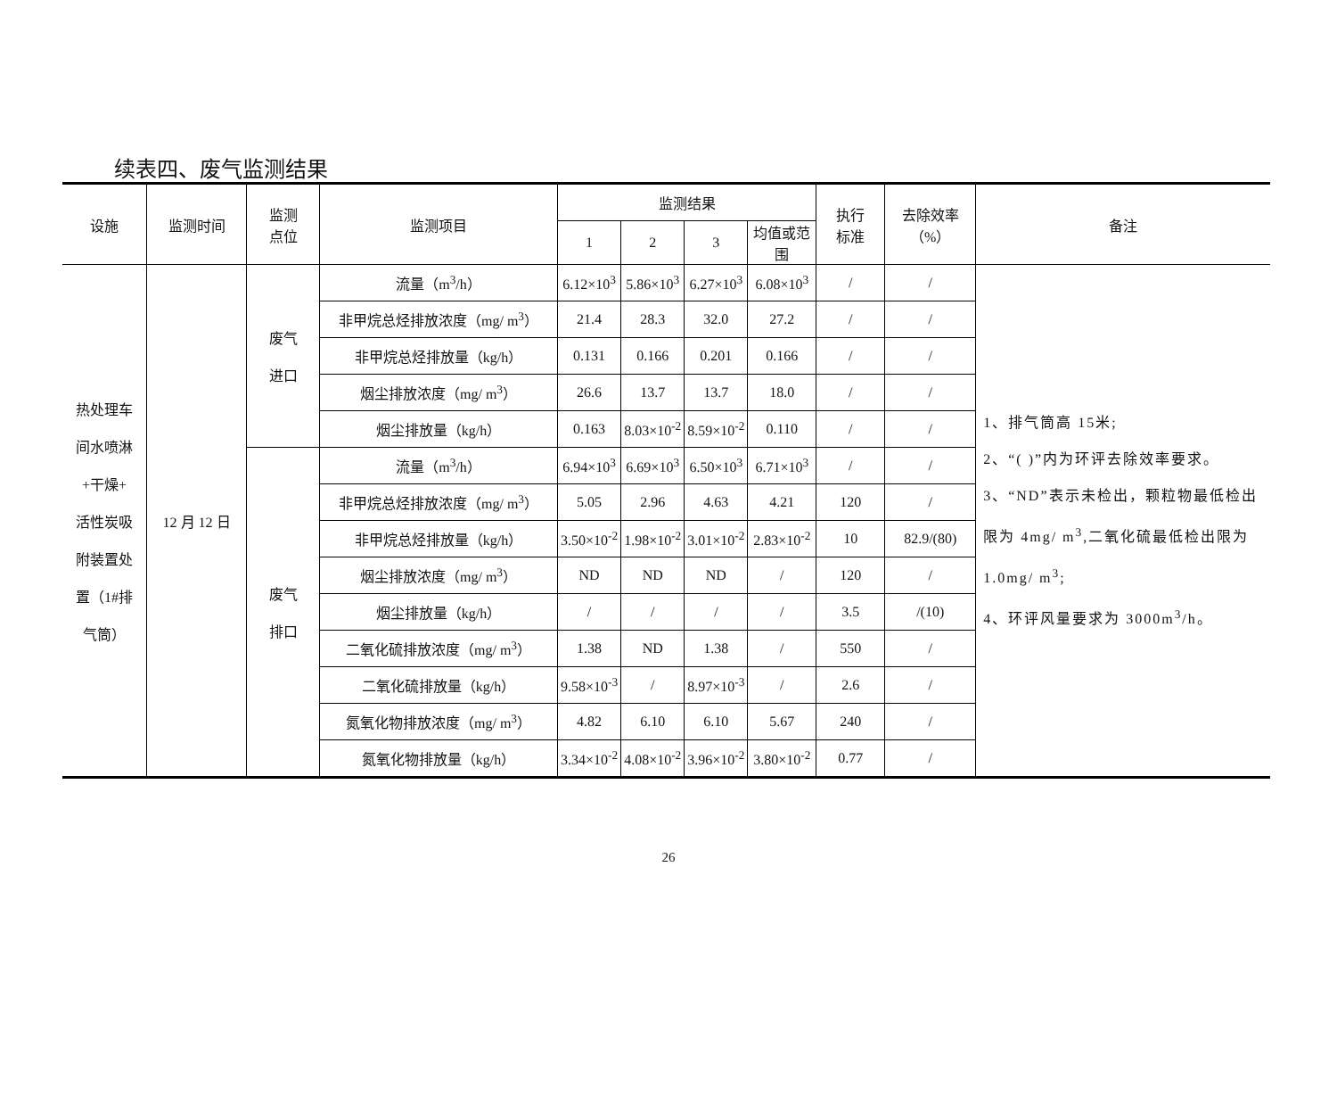续表四、废气监测结果
| 设施 | 监测时间 | 监测 点位 | 监测项目 | 监测结果 | | | | 执行 标准 | 去除效率 （%） | 备注 |
| --- | --- | --- | --- | --- | --- | --- | --- | --- | --- | --- |
| | | | | 1 | 2 | 3 | 均值或范围 | | | |
| 热处理车 间水喷淋 +干燥+ 活性炭吸 附装置处 置（1#排 气筒） | 12 月 12 日 | 废气 进口 | 流量（m<sup>3</sup>/h） | 6.12×10<sup>3</sup> | 5.86×10<sup>3</sup> | 6.27×10<sup>3</sup> | 6.08×10<sup>3</sup> | / | / | 1、排气筒高 15米; 2、“( )”内为环评去除效率要求。 3、“ND”表示未检出，颗粒物最低检出限为 4mg/ m<sup>3</sup>,二氧化硫最低检出限为 1.0mg/ m<sup>3</sup>; 4、环评风量要求为 3000m<sup>3</sup>/h。 |
| | | | 非甲烷总烃排放浓度（mg/ m<sup>3</sup>） | 21.4 | 28.3 | 32.0 | 27.2 | / | / | |
| | | | 非甲烷总烃排放量（kg/h） | 0.131 | 0.166 | 0.201 | 0.166 | / | / | |
| | | | 烟尘排放浓度（mg/ m<sup>3</sup>） | 26.6 | 13.7 | 13.7 | 18.0 | / | / | |
| | | | 烟尘排放量（kg/h） | 0.163 | 8.03×10<sup>-2</sup> | 8.59×10<sup>-2</sup> | 0.110 | / | / | |
| | | 废气 排口 | 流量（m<sup>3</sup>/h） | 6.94×10<sup>3</sup> | 6.69×10<sup>3</sup> | 6.50×10<sup>3</sup> | 6.71×10<sup>3</sup> | / | / | |
| | | | 非甲烷总烃排放浓度（mg/ m<sup>3</sup>） | 5.05 | 2.96 | 4.63 | 4.21 | 120 | / | |
| | | | 非甲烷总烃排放量（kg/h） | 3.50×10<sup>-2</sup> | 1.98×10<sup>-2</sup> | 3.01×10<sup>-2</sup> | 2.83×10<sup>-2</sup> | 10 | 82.9/(80) | |
| | | | 烟尘排放浓度（mg/ m<sup>3</sup>） | ND | ND | ND | / | 120 | / | |
| | | | 烟尘排放量（kg/h） | / | / | / | / | 3.5 | /(10) | |
| | | | 二氧化硫排放浓度（mg/ m<sup>3</sup>） | 1.38 | ND | 1.38 | / | 550 | / | |
| | | | 二氧化硫排放量（kg/h） | 9.58×10<sup>-3</sup> | / | 8.97×10<sup>-3</sup> | / | 2.6 | / | |
| | | | 氮氧化物排放浓度（mg/ m<sup>3</sup>） | 4.82 | 6.10 | 6.10 | 5.67 | 240 | / | |
| | | | 氮氧化物排放量（kg/h） | 3.34×10<sup>-2</sup> | 4.08×10<sup>-2</sup> | 3.96×10<sup>-2</sup> | 3.80×10<sup>-2</sup> | 0.77 | / | |
26